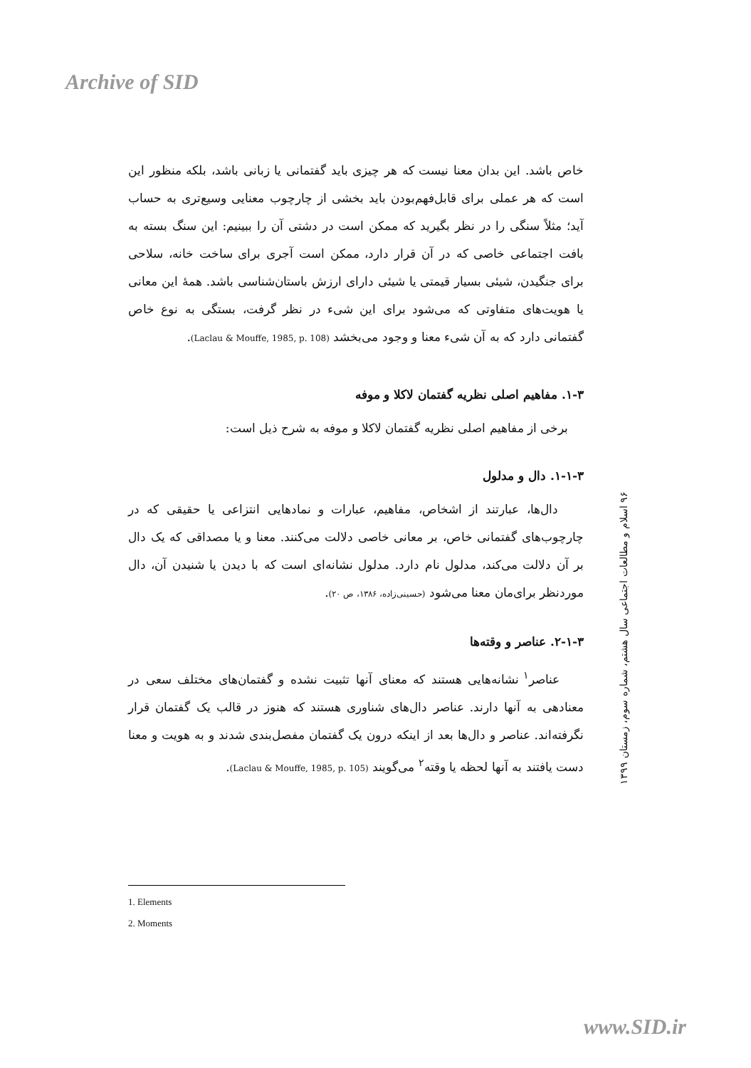Archive of SID
خاص باشد. این بدان معنا نیست که هر چیزی باید گفتمانی یا زبانی باشد، بلکه منظور این است که هر عملی برای قابل‌فهم‌بودن باید بخشی از چارچوب معنایی وسیع‌تری به حساب آید؛ مثلاً سنگی را در نظر بگیرید که ممکن است در دشتی آن را ببینیم: این سنگ بسته به بافت اجتماعی خاصی که در آن قرار دارد، ممکن است آجری برای ساخت خانه، سلاحی برای جنگیدن، شیئی بسیار قیمتی یا شیئی دارای ارزش باستان‌شناسی باشد. همهٔ این معانی یا هویت‌های متفاوتی که می‌شود برای این شیء در نظر گرفت، بستگی به نوع خاص گفتمانی دارد که به آن شیء معنا و وجود می‌بخشد (Laclau & Mouffe, 1985, p. 108).
۱-۳. مفاهیم اصلی نظریه گفتمان لاکلا و موفه
برخی از مفاهیم اصلی نظریه گفتمان لاکلا و موفه به شرح ذیل است:
۱-۱-۳. دال و مدلول
دال‌ها، عبارتند از اشخاص، مفاهیم، عبارات و نمادهایی انتزاعی یا حقیقی که در چارچوب‌های گفتمانی خاص، بر معانی خاصی دلالت می‌کنند. معنا و یا مصداقی که یک دال بر آن دلالت می‌کند، مدلول نام دارد. مدلول نشانه‌ای است که با دیدن یا شنیدن آن، دال موردنظر برای‌مان معنا می‌شود (حسینی‌زاده، ۱۳۸۶، ص ۲۰).
۲-۱-۳. عناصر و وقته‌ها
عناصر<sup>۱</sup> نشانه‌هایی هستند که معنای آنها تثبیت نشده و گفتمان‌های مختلف سعی در معنادهی به آنها دارند. عناصر دال‌های شناوری هستند که هنوز در قالب یک گفتمان قرار نگرفته‌اند. عناصر و دال‌ها بعد از اینکه درون یک گفتمان مفصل‌بندی شدند و به هویت و معنا دست یافتند به آنها لحظه یا وقته<sup>۲</sup> می‌گویند (Laclau & Mouffe, 1985, p. 105).
۹۶ اسلام و مطالعات اجتماعی سال هشتم، شماره سوم، زمستان ۱۳۹۹
1. Elements
2. Moments
www.SID.ir